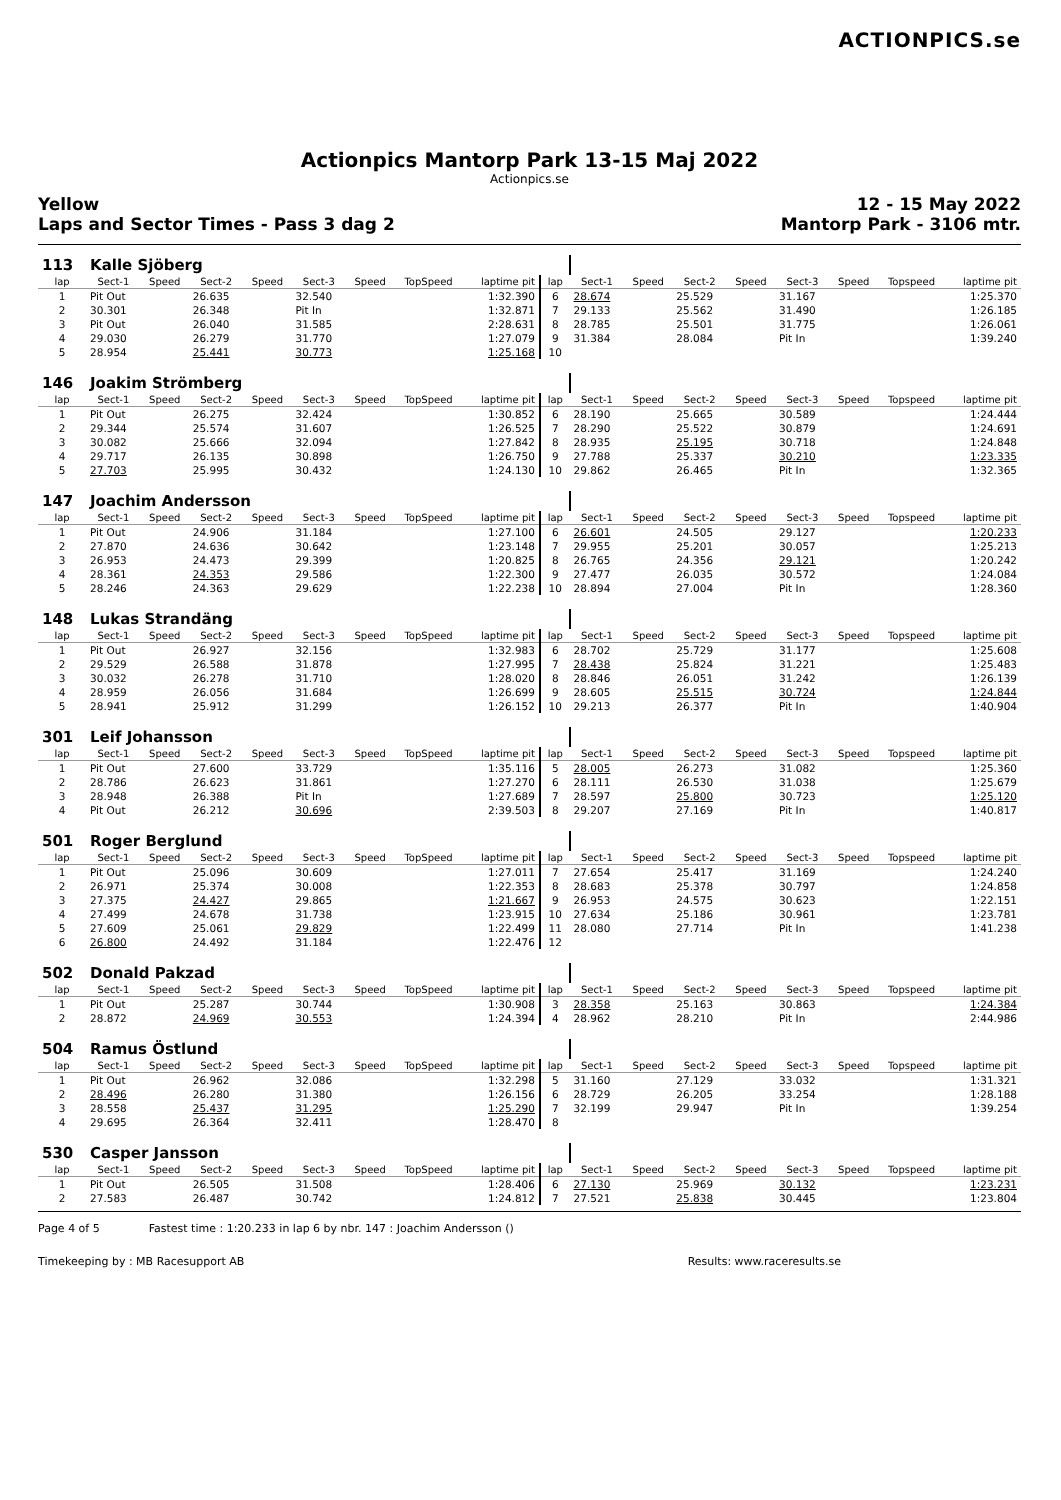ACTIONPICS.se
Actionpics Mantorp Park 13-15 Maj 2022
Actionpics.se
Yellow
Laps and Sector Times - Pass 3 dag 2
12 - 15 May 2022
Mantorp Park - 3106 mtr.
| 113 | Kalle Sjöberg | | | | | | | | | | | | | | | | |
| lap | Sect-1 | Speed | Sect-2 | Speed | Sect-3 | Speed | TopSpeed | laptime pit | lap | Sect-1 | Speed | Sect-2 | Speed | Sect-3 | Speed | Topspeed | laptime pit |
| 1 | Pit Out | | 26.635 | | 32.540 | | | 1:32.390 | 6 | 28.674 | | 25.529 | | 31.167 | | | 1:25.370 |
| 2 | 30.301 | | 26.348 | | Pit In | | | 1:32.871 | 7 | 29.133 | | 25.562 | | 31.490 | | | 1:26.185 |
| 3 | Pit Out | | 26.040 | | 31.585 | | | 2:28.631 | 8 | 28.785 | | 25.501 | | 31.775 | | | 1:26.061 |
| 4 | 29.030 | | 26.279 | | 31.770 | | | 1:27.079 | 9 | 31.384 | | 28.084 | | Pit In | | | 1:39.240 |
| 5 | 28.954 | | 25.441 | | 30.773 | | | 1:25.168 | 10 | | | | | | | | |
| 146 | Joakim Strömberg | | | | | | | | | | | | | | | | |
| lap | Sect-1 | Speed | Sect-2 | Speed | Sect-3 | Speed | TopSpeed | laptime pit | lap | Sect-1 | Speed | Sect-2 | Speed | Sect-3 | Speed | Topspeed | laptime pit |
| 1 | Pit Out | | 26.275 | | 32.424 | | | 1:30.852 | 6 | 28.190 | | 25.665 | | 30.589 | | | 1:24.444 |
| 2 | 29.344 | | 25.574 | | 31.607 | | | 1:26.525 | 7 | 28.290 | | 25.522 | | 30.879 | | | 1:24.691 |
| 3 | 30.082 | | 25.666 | | 32.094 | | | 1:27.842 | 8 | 28.935 | | 25.195 | | 30.718 | | | 1:24.848 |
| 4 | 29.717 | | 26.135 | | 30.898 | | | 1:26.750 | 9 | 27.788 | | 25.337 | | 30.210 | | | 1:23.335 |
| 5 | 27.703 | | 25.995 | | 30.432 | | | 1:24.130 | 10 | 29.862 | | 26.465 | | Pit In | | | 1:32.365 |
| 147 | Joachim Andersson | | | | | | | | | | | | | | | | |
| lap | Sect-1 | Speed | Sect-2 | Speed | Sect-3 | Speed | TopSpeed | laptime pit | lap | Sect-1 | Speed | Sect-2 | Speed | Sect-3 | Speed | Topspeed | laptime pit |
| 1 | Pit Out | | 24.906 | | 31.184 | | | 1:27.100 | 6 | 26.601 | | 24.505 | | 29.127 | | | 1:20.233 |
| 2 | 27.870 | | 24.636 | | 30.642 | | | 1:23.148 | 7 | 29.955 | | 25.201 | | 30.057 | | | 1:25.213 |
| 3 | 26.953 | | 24.473 | | 29.399 | | | 1:20.825 | 8 | 26.765 | | 24.356 | | 29.121 | | | 1:20.242 |
| 4 | 28.361 | | 24.353 | | 29.586 | | | 1:22.300 | 9 | 27.477 | | 26.035 | | 30.572 | | | 1:24.084 |
| 5 | 28.246 | | 24.363 | | 29.629 | | | 1:22.238 | 10 | 28.894 | | 27.004 | | Pit In | | | 1:28.360 |
| 148 | Lukas Strandäng | | | | | | | | | | | | | | | | |
| lap | Sect-1 | Speed | Sect-2 | Speed | Sect-3 | Speed | TopSpeed | laptime pit | lap | Sect-1 | Speed | Sect-2 | Speed | Sect-3 | Speed | Topspeed | laptime pit |
| 1 | Pit Out | | 26.927 | | 32.156 | | | 1:32.983 | 6 | 28.702 | | 25.729 | | 31.177 | | | 1:25.608 |
| 2 | 29.529 | | 26.588 | | 31.878 | | | 1:27.995 | 7 | 28.438 | | 25.824 | | 31.221 | | | 1:25.483 |
| 3 | 30.032 | | 26.278 | | 31.710 | | | 1:28.020 | 8 | 28.846 | | 26.051 | | 31.242 | | | 1:26.139 |
| 4 | 28.959 | | 26.056 | | 31.684 | | | 1:26.699 | 9 | 28.605 | | 25.515 | | 30.724 | | | 1:24.844 |
| 5 | 28.941 | | 25.912 | | 31.299 | | | 1:26.152 | 10 | 29.213 | | 26.377 | | Pit In | | | 1:40.904 |
| 301 | Leif Johansson | | | | | | | | | | | | | | | | |
| lap | Sect-1 | Speed | Sect-2 | Speed | Sect-3 | Speed | TopSpeed | laptime pit | lap | Sect-1 | Speed | Sect-2 | Speed | Sect-3 | Speed | Topspeed | laptime pit |
| 1 | Pit Out | | 27.600 | | 33.729 | | | 1:35.116 | 5 | 28.005 | | 26.273 | | 31.082 | | | 1:25.360 |
| 2 | 28.786 | | 26.623 | | 31.861 | | | 1:27.270 | 6 | 28.111 | | 26.530 | | 31.038 | | | 1:25.679 |
| 3 | 28.948 | | 26.388 | | Pit In | | | 1:27.689 | 7 | 28.597 | | 25.800 | | 30.723 | | | 1:25.120 |
| 4 | Pit Out | | 26.212 | | 30.696 | | | 2:39.503 | 8 | 29.207 | | 27.169 | | Pit In | | | 1:40.817 |
| 501 | Roger Berglund | | | | | | | | | | | | | | | | |
| lap | Sect-1 | Speed | Sect-2 | Speed | Sect-3 | Speed | TopSpeed | laptime pit | lap | Sect-1 | Speed | Sect-2 | Speed | Sect-3 | Speed | Topspeed | laptime pit |
| 1 | Pit Out | | 25.096 | | 30.609 | | | 1:27.011 | 7 | 27.654 | | 25.417 | | 31.169 | | | 1:24.240 |
| 2 | 26.971 | | 25.374 | | 30.008 | | | 1:22.353 | 8 | 28.683 | | 25.378 | | 30.797 | | | 1:24.858 |
| 3 | 27.375 | | 24.427 | | 29.865 | | | 1:21.667 | 9 | 26.953 | | 24.575 | | 30.623 | | | 1:22.151 |
| 4 | 27.499 | | 24.678 | | 31.738 | | | 1:23.915 | 10 | 27.634 | | 25.186 | | 30.961 | | | 1:23.781 |
| 5 | 27.609 | | 25.061 | | 29.829 | | | 1:22.499 | 11 | 28.080 | | 27.714 | | Pit In | | | 1:41.238 |
| 6 | 26.800 | | 24.492 | | 31.184 | | | 1:22.476 | 12 | | | | | | | | |
| 502 | Donald Pakzad | | | | | | | | | | | | | | | | |
| lap | Sect-1 | Speed | Sect-2 | Speed | Sect-3 | Speed | TopSpeed | laptime pit | lap | Sect-1 | Speed | Sect-2 | Speed | Sect-3 | Speed | Topspeed | laptime pit |
| 1 | Pit Out | | 25.287 | | 30.744 | | | 1:30.908 | 3 | 28.358 | | 25.163 | | 30.863 | | | 1:24.384 |
| 2 | 28.872 | | 24.969 | | 30.553 | | | 1:24.394 | 4 | 28.962 | | 28.210 | | Pit In | | | 2:44.986 |
| 504 | Ramus Östlund | | | | | | | | | | | | | | | | |
| lap | Sect-1 | Speed | Sect-2 | Speed | Sect-3 | Speed | TopSpeed | laptime pit | lap | Sect-1 | Speed | Sect-2 | Speed | Sect-3 | Speed | Topspeed | laptime pit |
| 1 | Pit Out | | 26.962 | | 32.086 | | | 1:32.298 | 5 | 31.160 | | 27.129 | | 33.032 | | | 1:31.321 |
| 2 | 28.496 | | 26.280 | | 31.380 | | | 1:26.156 | 6 | 28.729 | | 26.205 | | 33.254 | | | 1:28.188 |
| 3 | 28.558 | | 25.437 | | 31.295 | | | 1:25.290 | 7 | 32.199 | | 29.947 | | Pit In | | | 1:39.254 |
| 4 | 29.695 | | 26.364 | | 32.411 | | | 1:28.470 | 8 | | | | | | | | |
| 530 | Casper Jansson | | | | | | | | | | | | | | | | |
| lap | Sect-1 | Speed | Sect-2 | Speed | Sect-3 | Speed | TopSpeed | laptime pit | lap | Sect-1 | Speed | Sect-2 | Speed | Sect-3 | Speed | Topspeed | laptime pit |
| 1 | Pit Out | | 26.505 | | 31.508 | | | 1:28.406 | 6 | 27.130 | | 25.969 | | 30.132 | | | 1:23.231 |
| 2 | 27.583 | | 26.487 | | 30.742 | | | 1:24.812 | 7 | 27.521 | | 25.838 | | 30.445 | | | 1:23.804 |
Page 4 of 5 Fastest time : 1:20.233 in lap 6 by nbr. 147 : Joachim Andersson ()
Timekeeping by : MB Racesupport AB Results: www.raceresults.se